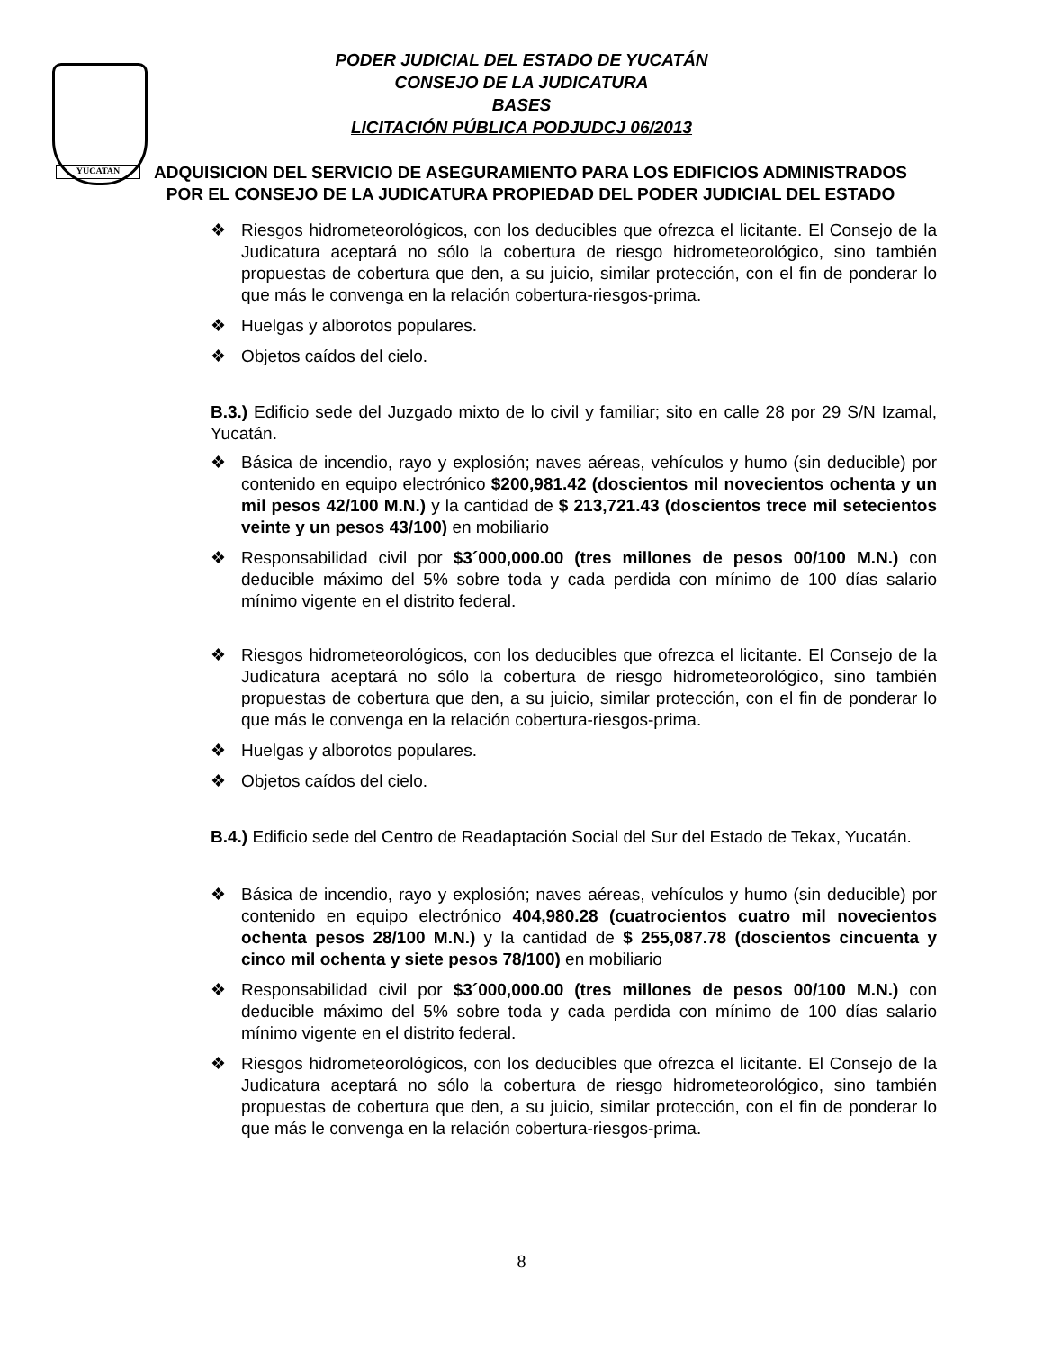YUCATAN
PODER JUDICIAL DEL ESTADO DE YUCATÁN
CONSEJO DE LA JUDICATURA
BASES
LICITACIÓN PÚBLICA PODJUDCJ 06/2013
ADQUISICION DEL SERVICIO DE ASEGURAMIENTO PARA LOS EDIFICIOS ADMINISTRADOS POR EL CONSEJO DE LA JUDICATURA PROPIEDAD DEL PODER JUDICIAL DEL ESTADO
❖ Riesgos hidrometeorológicos, con los deducibles que ofrezca el licitante. El Consejo de la Judicatura aceptará no sólo la cobertura de riesgo hidrometeorológico, sino también propuestas de cobertura que den, a su juicio, similar protección, con el fin de ponderar lo que más le convenga en la relación cobertura-riesgos-prima.
❖ Huelgas y alborotos populares.
❖ Objetos caídos del cielo.
B.3.) Edificio sede del Juzgado mixto de lo civil y familiar; sito en calle 28 por 29 S/N Izamal, Yucatán.
❖ Básica de incendio, rayo y explosión; naves aéreas, vehículos y humo (sin deducible) por contenido en equipo electrónico $200,981.42 (doscientos mil novecientos ochenta y un mil pesos 42/100 M.N.) y la cantidad de $ 213,721.43 (doscientos trece mil setecientos veinte y un pesos 43/100) en mobiliario
❖ Responsabilidad civil por $3´000,000.00 (tres millones de pesos 00/100 M.N.) con deducible máximo del 5% sobre toda y cada perdida con mínimo de 100 días salario mínimo vigente en el distrito federal.
❖ Riesgos hidrometeorológicos, con los deducibles que ofrezca el licitante. El Consejo de la Judicatura aceptará no sólo la cobertura de riesgo hidrometeorológico, sino también propuestas de cobertura que den, a su juicio, similar protección, con el fin de ponderar lo que más le convenga en la relación cobertura-riesgos-prima.
❖ Huelgas y alborotos populares.
❖ Objetos caídos del cielo.
B.4.) Edificio sede del Centro de Readaptación Social del Sur del Estado de Tekax, Yucatán.
❖ Básica de incendio, rayo y explosión; naves aéreas, vehículos y humo (sin deducible) por contenido en equipo electrónico 404,980.28 (cuatrocientos cuatro mil novecientos ochenta pesos 28/100 M.N.) y la cantidad de $ 255,087.78 (doscientos cincuenta y cinco mil ochenta y siete pesos 78/100) en mobiliario
❖ Responsabilidad civil por $3´000,000.00 (tres millones de pesos 00/100 M.N.) con deducible máximo del 5% sobre toda y cada perdida con mínimo de 100 días salario mínimo vigente en el distrito federal.
❖ Riesgos hidrometeorológicos, con los deducibles que ofrezca el licitante. El Consejo de la Judicatura aceptará no sólo la cobertura de riesgo hidrometeorológico, sino también propuestas de cobertura que den, a su juicio, similar protección, con el fin de ponderar lo que más le convenga en la relación cobertura-riesgos-prima.
8